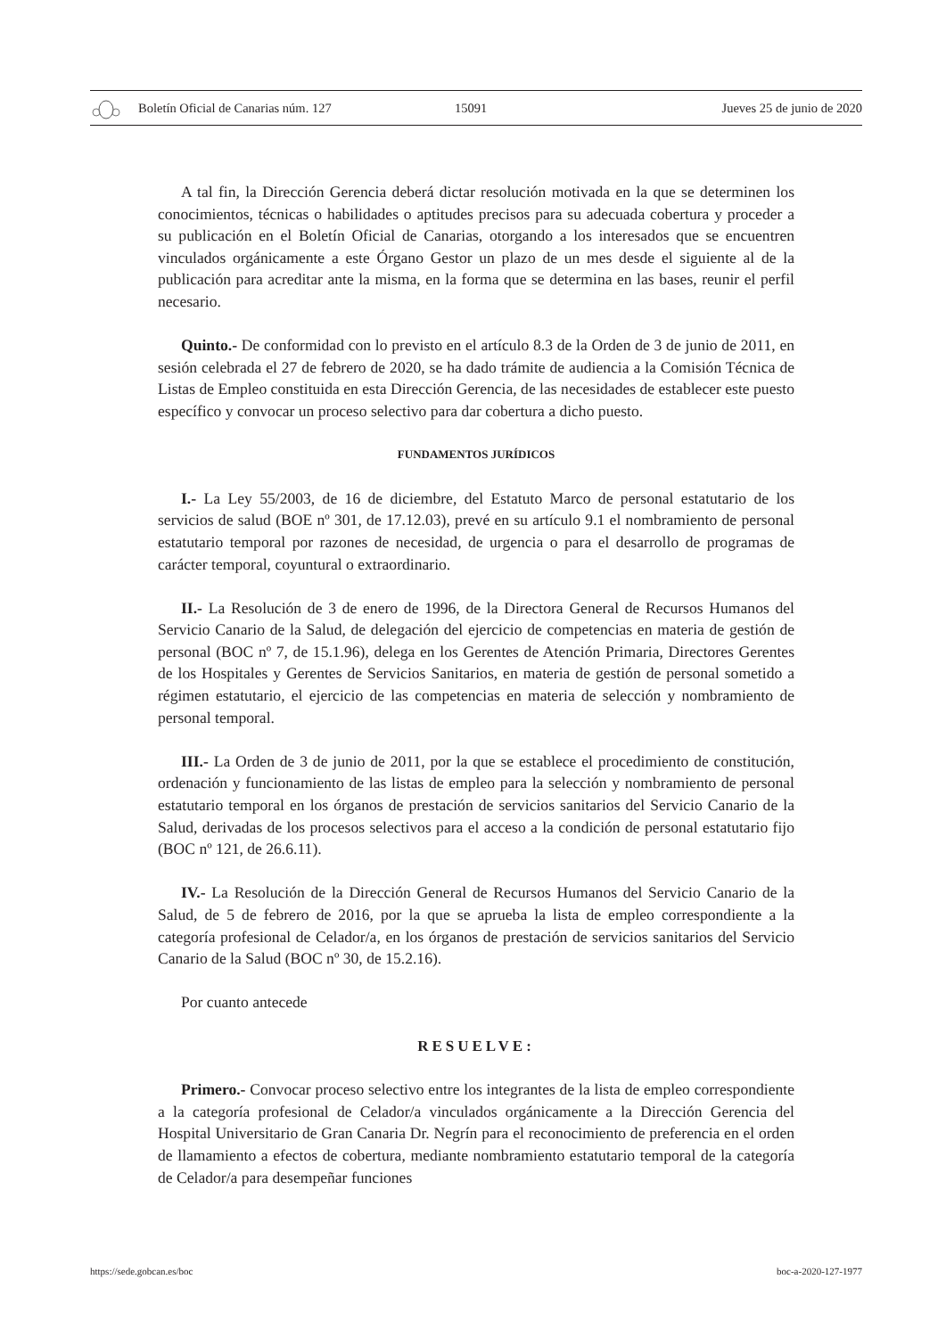Boletín Oficial de Canarias núm. 127 15091 Jueves 25 de junio de 2020
A tal fin, la Dirección Gerencia deberá dictar resolución motivada en la que se determinen los conocimientos, técnicas o habilidades o aptitudes precisos para su adecuada cobertura y proceder a su publicación en el Boletín Oficial de Canarias, otorgando a los interesados que se encuentren vinculados orgánicamente a este Órgano Gestor un plazo de un mes desde el siguiente al de la publicación para acreditar ante la misma, en la forma que se determina en las bases, reunir el perfil necesario.
Quinto.- De conformidad con lo previsto en el artículo 8.3 de la Orden de 3 de junio de 2011, en sesión celebrada el 27 de febrero de 2020, se ha dado trámite de audiencia a la Comisión Técnica de Listas de Empleo constituida en esta Dirección Gerencia, de las necesidades de establecer este puesto específico y convocar un proceso selectivo para dar cobertura a dicho puesto.
FUNDAMENTOS JURÍDICOS
I.- La Ley 55/2003, de 16 de diciembre, del Estatuto Marco de personal estatutario de los servicios de salud (BOE nº 301, de 17.12.03), prevé en su artículo 9.1 el nombramiento de personal estatutario temporal por razones de necesidad, de urgencia o para el desarrollo de programas de carácter temporal, coyuntural o extraordinario.
II.- La Resolución de 3 de enero de 1996, de la Directora General de Recursos Humanos del Servicio Canario de la Salud, de delegación del ejercicio de competencias en materia de gestión de personal (BOC nº 7, de 15.1.96), delega en los Gerentes de Atención Primaria, Directores Gerentes de los Hospitales y Gerentes de Servicios Sanitarios, en materia de gestión de personal sometido a régimen estatutario, el ejercicio de las competencias en materia de selección y nombramiento de personal temporal.
III.- La Orden de 3 de junio de 2011, por la que se establece el procedimiento de constitución, ordenación y funcionamiento de las listas de empleo para la selección y nombramiento de personal estatutario temporal en los órganos de prestación de servicios sanitarios del Servicio Canario de la Salud, derivadas de los procesos selectivos para el acceso a la condición de personal estatutario fijo (BOC nº 121, de 26.6.11).
IV.- La Resolución de la Dirección General de Recursos Humanos del Servicio Canario de la Salud, de 5 de febrero de 2016, por la que se aprueba la lista de empleo correspondiente a la categoría profesional de Celador/a, en los órganos de prestación de servicios sanitarios del Servicio Canario de la Salud (BOC nº 30, de 15.2.16).
Por cuanto antecede
RESUELVE:
Primero.- Convocar proceso selectivo entre los integrantes de la lista de empleo correspondiente a la categoría profesional de Celador/a vinculados orgánicamente a la Dirección Gerencia del Hospital Universitario de Gran Canaria Dr. Negrín para el reconocimiento de preferencia en el orden de llamamiento a efectos de cobertura, mediante nombramiento estatutario temporal de la categoría de Celador/a para desempeñar funciones
https://sede.gobcan.es/boc boc-a-2020-127-1977